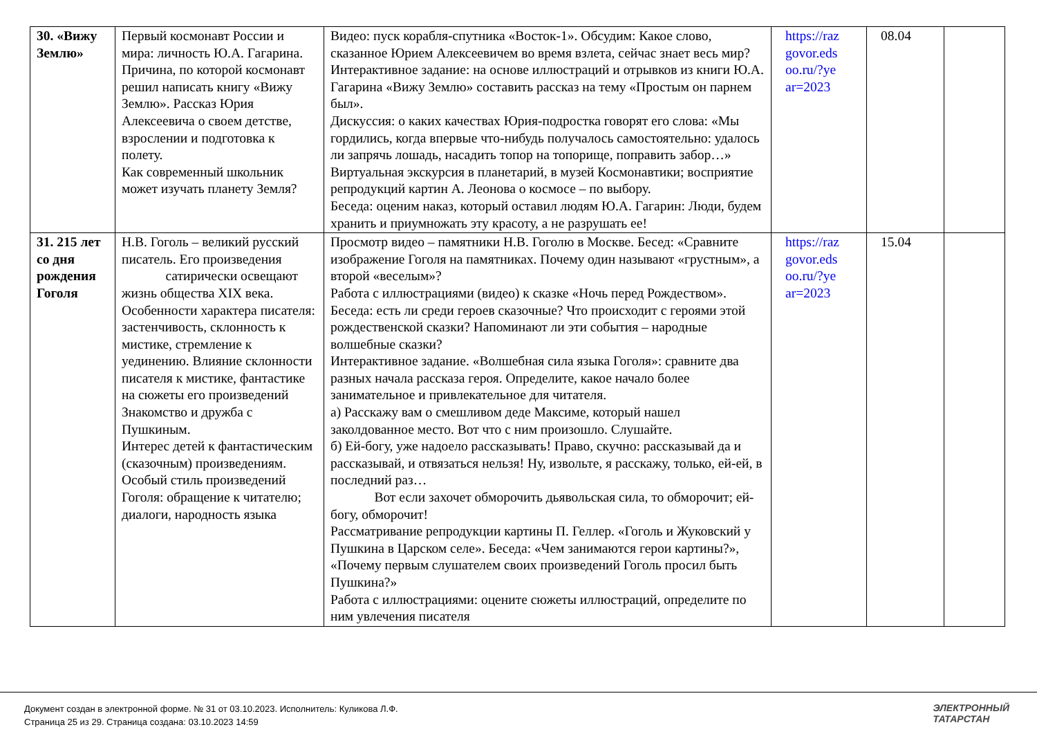| 30. «Вижу Землю» | Первый космонавт России и мира: личность Ю.А. Гагарина. Причина, по которой космонавт решил написать книгу «Вижу Землю». Рассказ Юрия Алексеевича о своем детстве, взрослении и подготовка к полету. Как современный школьник может изучать планету Земля? | Видео: пуск корабля-спутника «Восток-1». Обсудим: Какое слово, сказанное Юрием Алексеевичем во время взлета, сейчас знает весь мир? Интерактивное задание: на основе иллюстраций и отрывков из книги Ю.А. Гагарина «Вижу Землю» составить рассказ на тему «Простым он парнем был». Дискуссия: о каких качествах Юрия-подростка говорят его слова: «Мы гордились, когда впервые что-нибудь получалось самостоятельно: удалось ли запрячь лошадь, насадить топор на топорище, поправить забор…» Виртуальная экскурсия в планетарий, в музей Космонавтики; восприятие репродукций картин А. Леонова о космосе – по выбору. Беседа: оценим наказ, который оставил людям Ю.А. Гагарин: Люди, будем хранить и приумножать эту красоту, а не разрушать ее! | https://raz govor.eds oo.ru/?ye ar=2023 | 08.04 | |
| 31. 215 лет со дня рождения Гоголя | Н.В. Гоголь – великий русский писатель. Его произведения сатирически освещают жизнь общества XIX века. Особенности характера писателя: застенчивость, склонность к мистике, стремление к уединению. Влияние склонности писателя к мистике, фантастике на сюжеты его произведений Знакомство и дружба с Пушкиным. Интерес детей к фантастическим (сказочным) произведениям. Особый стиль произведений Гоголя: обращение к читателю; диалоги, народность языка | Просмотр видео – памятники Н.В. Гоголю в Москве. Бесед: «Сравните изображение Гоголя на памятниках. Почему один называют «грустным», а второй «веселым»? Работа с иллюстрациями (видео) к сказке «Ночь перед Рождеством». Беседа: есть ли среди героев сказочные? Что происходит с героями этой рождественской сказки? Напоминают ли эти события – народные волшебные сказки? Интерактивное задание. «Волшебная сила языка Гоголя»: сравните два разных начала рассказа героя. Определите, какое начало более занимательное и привлекательное для читателя. а) Расскажу вам о смешливом деде Максиме, который нашел заколдованное место. Вот что с ним произошло. Слушайте. б) Ей-богу, уже надоело рассказывать! Право, скучно: рассказывай да и рассказывай, и отвязаться нельзя! Ну, извольте, я расскажу, только, ей-ей, в последний раз… Вот если захочет обморочить дьявольская сила, то обморочит; ей- богу, обморочит! Рассматривание репродукции картины П. Геллер. «Гоголь и Жуковский у Пушкина в Царском селе». Беседа: «Чем занимаются герои картины?», «Почему первым слушателем своих произведений Гоголь просил быть Пушкина?» Работа с иллюстрациями: оцените сюжеты иллюстраций, определите по ним увлечения писателя | https://raz govor.eds oo.ru/?ye ar=2023 | 15.04 | |
Документ создан в электронной форме. № 31 от 03.10.2023. Исполнитель: Куликова Л.Ф.
Страница 25 из 29. Страница создана: 03.10.2023 14:59
ЭЛЕКТРОННЫЙ
ТАТАРСТАН